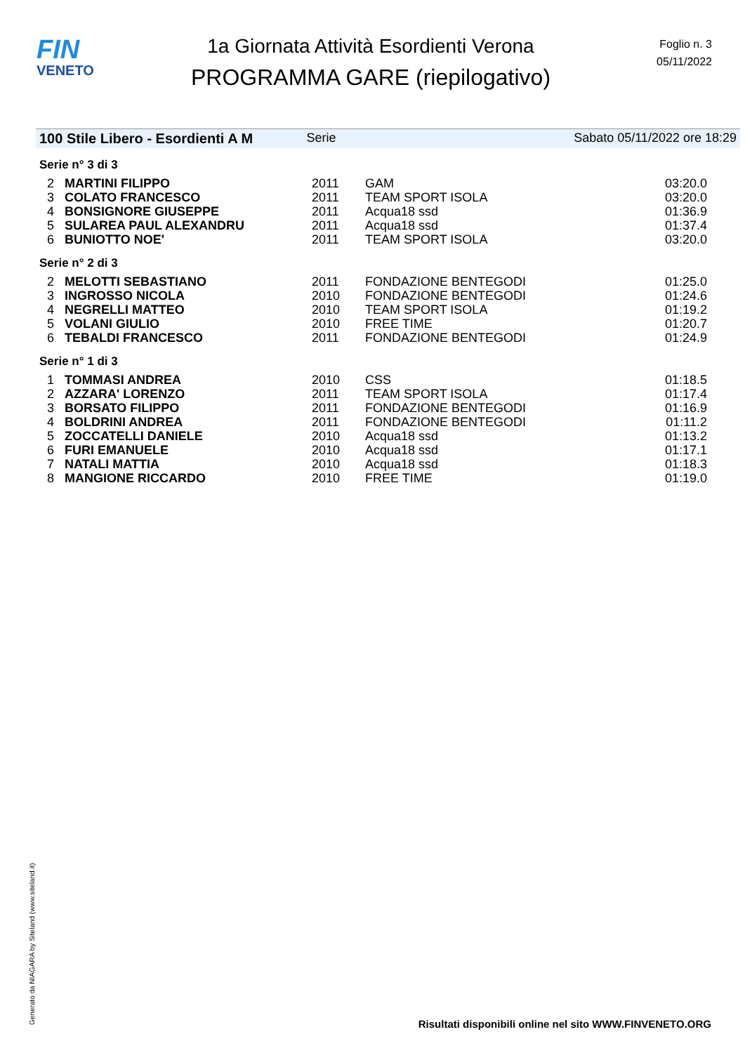FIN
VENETO
1a Giornata Attività Esordienti Verona
PROGRAMMA GARE (riepilogativo)
Foglio n. 3
05/11/2022
100 Stile Libero - Esordienti A M Serie Sabato 05/11/2022 ore 18:29
| Serie n° 3 di 3 | | | | |
| 2 | MARTINI FILIPPO | 2011 | GAM | 03:20.0 |
| 3 | COLATO FRANCESCO | 2011 | TEAM SPORT ISOLA | 03:20.0 |
| 4 | BONSIGNORE GIUSEPPE | 2011 | Acqua18 ssd | 01:36.9 |
| 5 | SULAREA PAUL ALEXANDRU | 2011 | Acqua18 ssd | 01:37.4 |
| 6 | BUNIOTTO NOE' | 2011 | TEAM SPORT ISOLA | 03:20.0 |
| Serie n° 2 di 3 | | | | |
| 2 | MELOTTI SEBASTIANO | 2011 | FONDAZIONE BENTEGODI | 01:25.0 |
| 3 | INGROSSO NICOLA | 2010 | FONDAZIONE BENTEGODI | 01:24.6 |
| 4 | NEGRELLI MATTEO | 2010 | TEAM SPORT ISOLA | 01:19.2 |
| 5 | VOLANI GIULIO | 2010 | FREE TIME | 01:20.7 |
| 6 | TEBALDI FRANCESCO | 2011 | FONDAZIONE BENTEGODI | 01:24.9 |
| Serie n° 1 di 3 | | | | |
| 1 | TOMMASI ANDREA | 2010 | CSS | 01:18.5 |
| 2 | AZZARA' LORENZO | 2011 | TEAM SPORT ISOLA | 01:17.4 |
| 3 | BORSATO FILIPPO | 2011 | FONDAZIONE BENTEGODI | 01:16.9 |
| 4 | BOLDRINI ANDREA | 2011 | FONDAZIONE BENTEGODI | 01:11.2 |
| 5 | ZOCCATELLI DANIELE | 2010 | Acqua18 ssd | 01:13.2 |
| 6 | FURI EMANUELE | 2010 | Acqua18 ssd | 01:17.1 |
| 7 | NATALI MATTIA | 2010 | Acqua18 ssd | 01:18.3 |
| 8 | MANGIONE RICCARDO | 2010 | FREE TIME | 01:19.0 |
Generato da NIAGARA by Siteland (www.siteland.it)
Risultati disponibili online nel sito WWW.FINVENETO.ORG